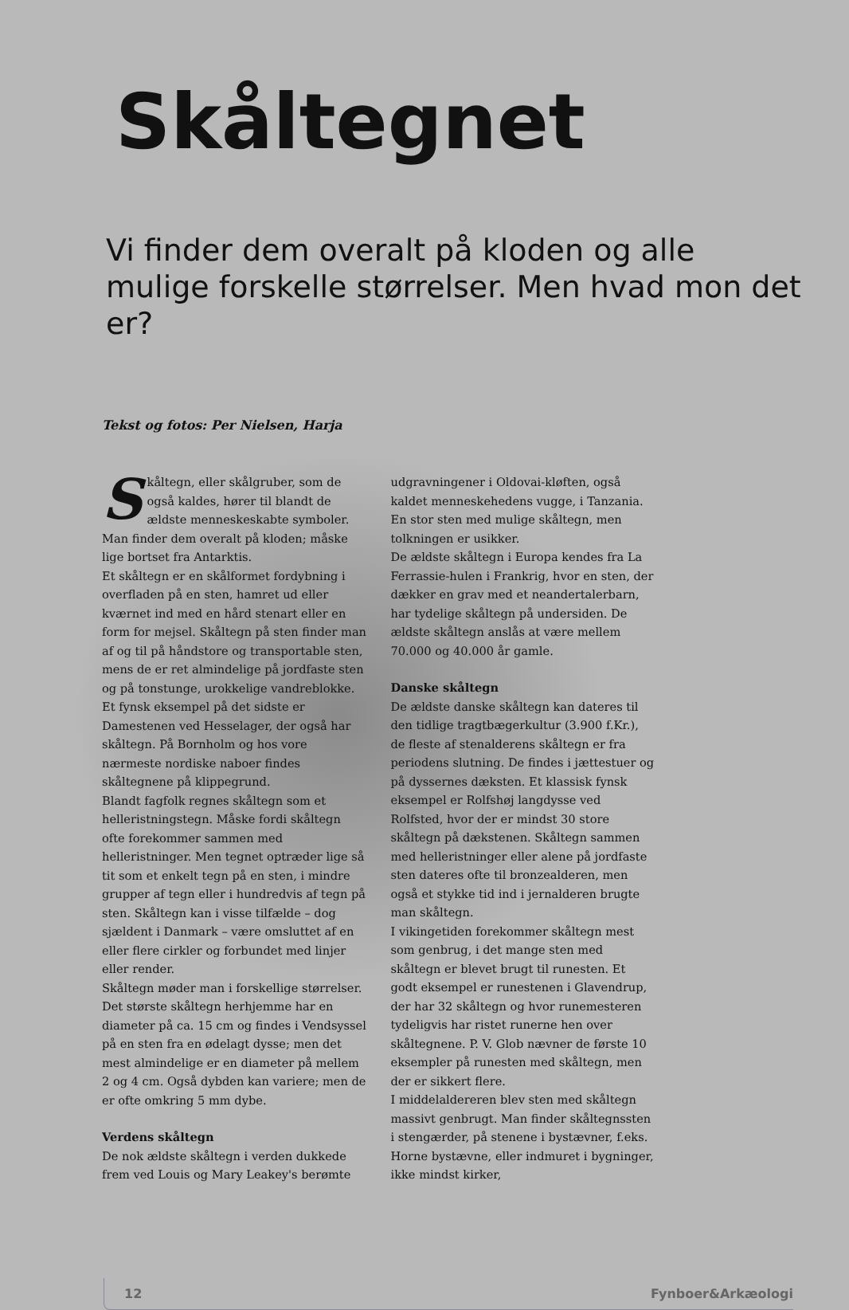Skåltegnet
Vi finder dem overalt på kloden og alle mulige forskelle størrelser. Men hvad mon det er?
Tekst og fotos: Per Nielsen, Harja
Skåltegn, eller skålgruber, som de også kaldes, hører til blandt de ældste menneskeskabte symboler. Man finder dem overalt på kloden; måske lige bortset fra Antarktis.
Et skåltegn er en skålformet fordybning i overfladen på en sten, hamret ud eller kværnet ind med en hård stenart eller en form for mejsel. Skåltegn på sten finder man af og til på håndstore og transportable sten, mens de er ret almindelige på jordfaste sten og på tonstunge, urokkelige vandreblokke. Et fynsk eksempel på det sidste er Damestenen ved Hesselager, der også har skåltegn. På Bornholm og hos vore nærmeste nordiske naboer findes skåltegnene på klippegrund.
Blandt fagfolk regnes skåltegn som et helleristningstegn. Måske fordi skåltegn ofte forekommer sammen med helleristninger. Men tegnet optræder lige så tit som et enkelt tegn på en sten, i mindre grupper af tegn eller i hundredvis af tegn på sten. Skåltegn kan i visse tilfælde – dog sjældent i Danmark – være omsluttet af en eller flere cirkler og forbundet med linjer eller render.
Skåltegn møder man i forskellige størrelser. Det største skåltegn herhjemme har en diameter på ca. 15 cm og findes i Vendsyssel på en sten fra en ødelagt dysse; men det mest almindelige er en diameter på mellem 2 og 4 cm. Også dybden kan variere; men de er ofte omkring 5 mm dybe.
Verdens skåltegn
De nok ældste skåltegn i verden dukkede frem ved Louis og Mary Leakey's berømte udgravningener i Oldovai-kløften, også kaldet menneskehedens vugge, i Tanzania. En stor sten med mulige skåltegn, men tolkningen er usikker.
De ældste skåltegn i Europa kendes fra La Ferrassie-hulen i Frankrig, hvor en sten, der dækker en grav med et neandertalerbarn, har tydelige skåltegn på undersiden. De ældste skåltegn anslås at være mellem 70.000 og 40.000 år gamle.
Danske skåltegn
De ældste danske skåltegn kan dateres til den tidlige tragtbægerkultur (3.900 f.Kr.), de fleste af stenalderens skåltegn er fra periodens slutning. De findes i jættestuer og på dyssernes dæksten. Et klassisk fynsk eksempel er Rolfshøj langdysse ved Rolfsted, hvor der er mindst 30 store skåltegn på dækstenen. Skåltegn sammen med helleristninger eller alene på jordfaste sten dateres ofte til bronzealderen, men også et stykke tid ind i jernalderen brugte man skåltegn.
I vikingetiden forekommer skåltegn mest som genbrug, i det mange sten med skåltegn er blevet brugt til runesten. Et godt eksempel er runestenen i Glavendrup, der har 32 skåltegn og hvor runemesteren tydeligvis har ristet runerne hen over skåltegnene. P. V. Glob nævner de første 10 eksempler på runesten med skåltegn, men der er sikkert flere.
I middelaldereren blev sten med skåltegn massivt genbrugt. Man finder skåltegnssten i stengærder, på stenene i bystævner, f.eks. Horne bystævne, eller indmuret i bygninger, ikke mindst kirker,
12 Fynboer&Arkæologi